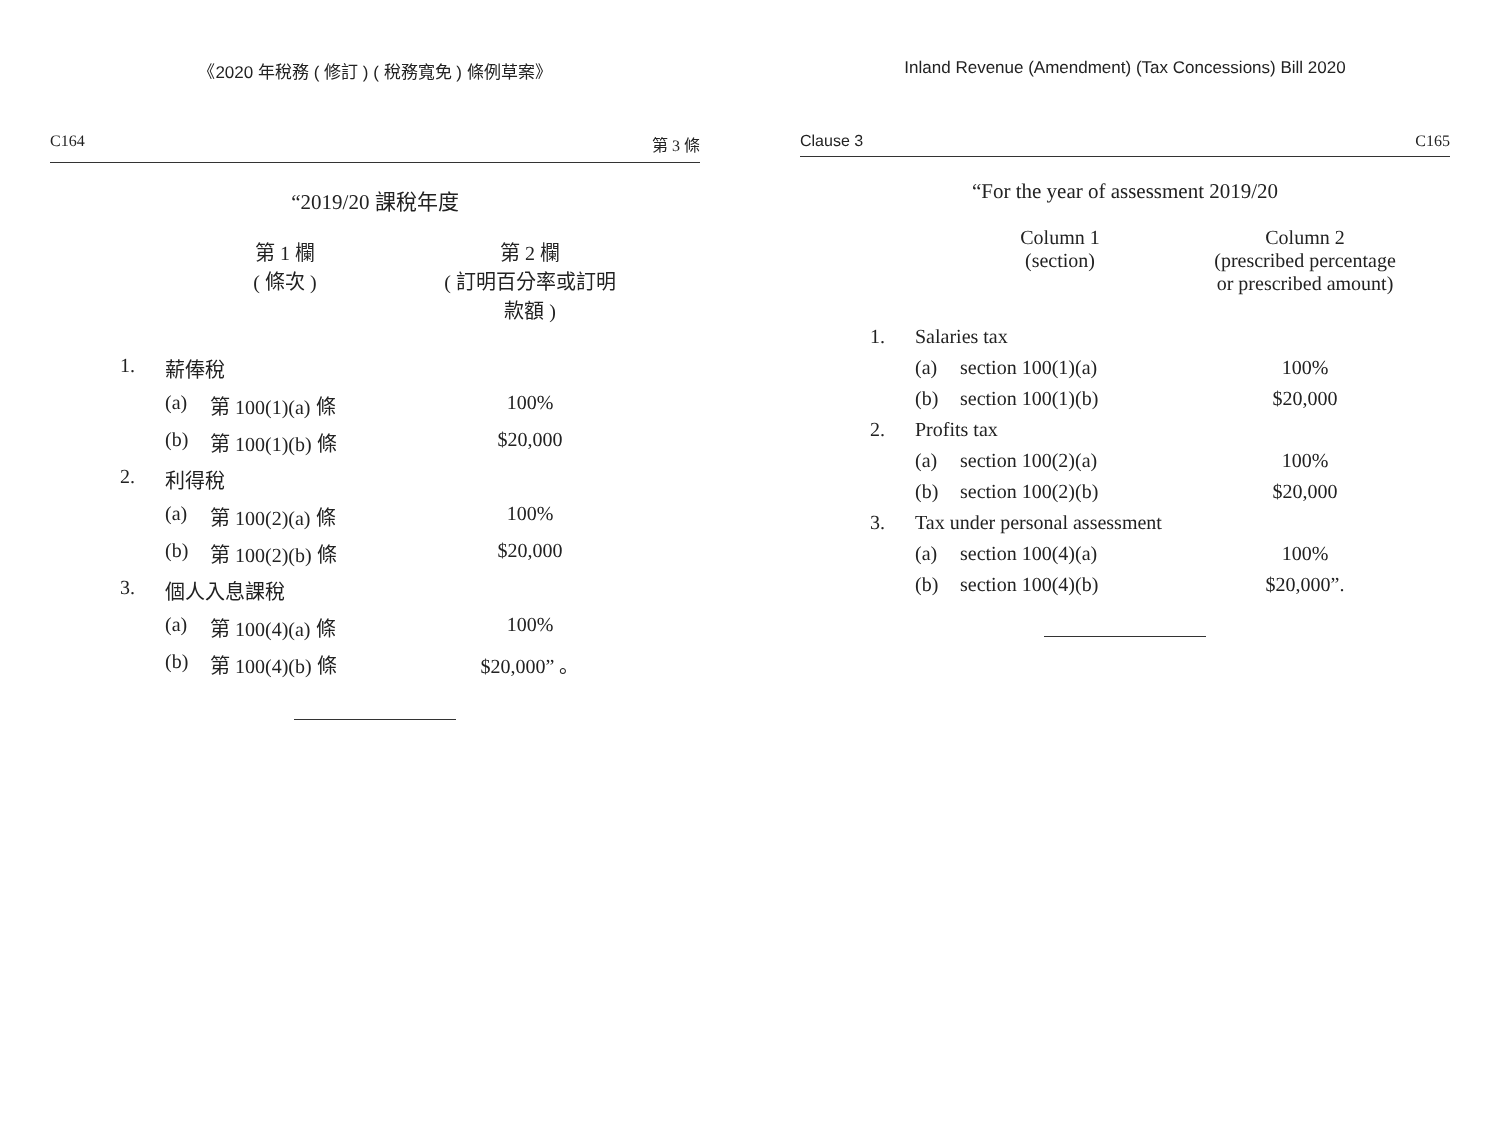《2020 年稅務 ( 修訂 ) ( 稅務寬免 ) 條例草案》
C164 第 3 條
“2019/20 課稅年度
| | | 第 1 欄 ( 條次 ) | 第 2 欄 ( 訂明百分率或訂明 款額 ) |
| --- | --- | --- | --- |
| 1. | 薪俸稅 | | |
| | (a) | 第 100(1)(a) 條 | 100% |
| | (b) | 第 100(1)(b) 條 | $20,000 |
| 2. | 利得稅 | | |
| | (a) | 第 100(2)(a) 條 | 100% |
| | (b) | 第 100(2)(b) 條 | $20,000 |
| 3. | 個人入息課稅 | | |
| | (a) | 第 100(4)(a) 條 | 100% |
| | (b) | 第 100(4)(b) 條 | $20,000” 。 |
Inland Revenue (Amendment) (Tax Concessions) Bill 2020
Clause 3 C165
“For the year of assessment 2019/20
| | | Column 1 (section) | Column 2 (prescribed percentage or prescribed amount) |
| --- | --- | --- | --- |
| 1. | Salaries tax | | |
| | (a) | section 100(1)(a) | 100% |
| | (b) | section 100(1)(b) | $20,000 |
| 2. | Profits tax | | |
| | (a) | section 100(2)(a) | 100% |
| | (b) | section 100(2)(b) | $20,000 |
| 3. | Tax under personal assessment | | |
| | (a) | section 100(4)(a) | 100% |
| | (b) | section 100(4)(b) | $20,000”. |